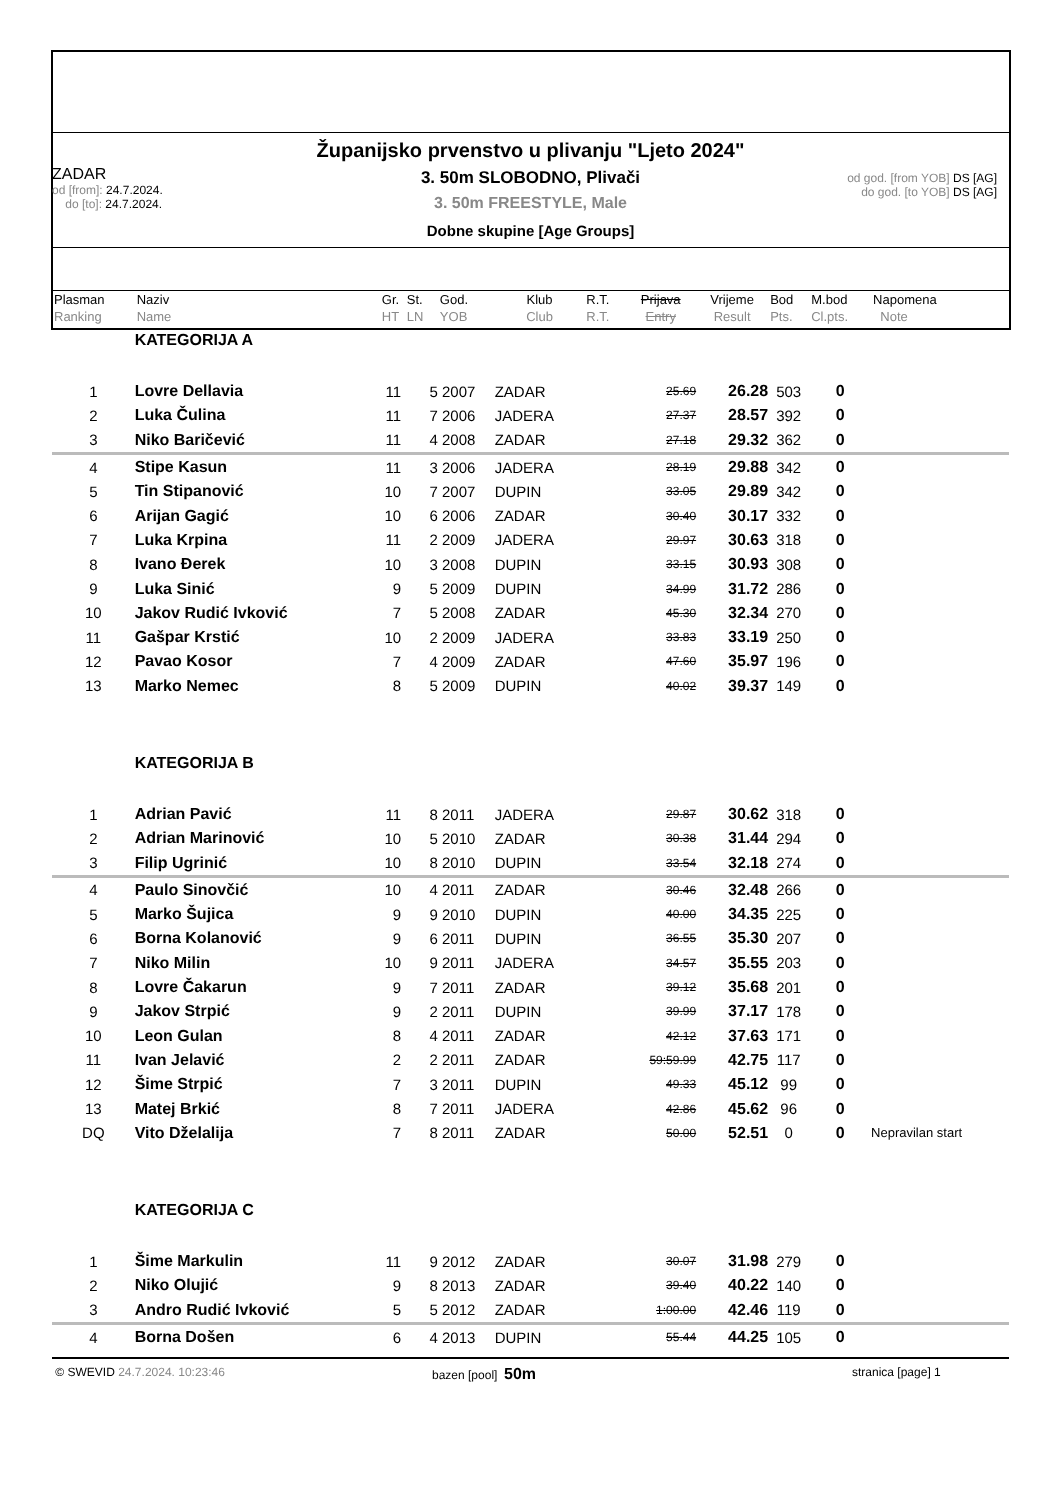Županijsko prvenstvo u plivanju "Ljeto 2024"
3. 50m SLOBODNO, Plivači
3. 50m FREESTYLE, Male
Dobne skupine [Age Groups]
ZADAR
od [from]: 24.7.2024.
do [to]: 24.7.2024.
od god. [from YOB] DS [AG]
do god. [to YOB] DS [AG]
| Plasman Ranking | Naziv Name | Gr. HT | St. LN | God. YOB | Klub Club | R.T. R.T. | Prijava Entry | Vrijeme Result | Bod Pts. | M.bod Cl.pts. | Napomena Note |
| | KATEGORIJA A | | | | | | | | | | |
| 1 | Lovre Dellavia | 11 | 5 | 2007 | ZADAR | | 25.69 | 26.28 | 503 | 0 | |
| 2 | Luka Čulina | 11 | 7 | 2006 | JADERA | | 27.37 | 28.57 | 392 | 0 | |
| 3 | Niko Baričević | 11 | 4 | 2008 | ZADAR | | 27.18 | 29.32 | 362 | 0 | |
| 4 | Stipe Kasun | 11 | 3 | 2006 | JADERA | | 28.19 | 29.88 | 342 | 0 | |
| 5 | Tin Stipanović | 10 | 7 | 2007 | DUPIN | | 33.05 | 29.89 | 342 | 0 | |
| 6 | Arijan Gagić | 10 | 6 | 2006 | ZADAR | | 30.40 | 30.17 | 332 | 0 | |
| 7 | Luka Krpina | 11 | 2 | 2009 | JADERA | | 29.97 | 30.63 | 318 | 0 | |
| 8 | Ivano Đerek | 10 | 3 | 2008 | DUPIN | | 33.15 | 30.93 | 308 | 0 | |
| 9 | Luka Sinić | 9 | 5 | 2009 | DUPIN | | 34.99 | 31.72 | 286 | 0 | |
| 10 | Jakov Rudić Ivković | 7 | 5 | 2008 | ZADAR | | 45.30 | 32.34 | 270 | 0 | |
| 11 | Gašpar Krstić | 10 | 2 | 2009 | JADERA | | 33.83 | 33.19 | 250 | 0 | |
| 12 | Pavao Kosor | 7 | 4 | 2009 | ZADAR | | 47.60 | 35.97 | 196 | 0 | |
| 13 | Marko Nemec | 8 | 5 | 2009 | DUPIN | | 40.02 | 39.37 | 149 | 0 | |
| | KATEGORIJA B | | | | | | | | | | |
| 1 | Adrian Pavić | 11 | 8 | 2011 | JADERA | | 29.87 | 30.62 | 318 | 0 | |
| 2 | Adrian Marinović | 10 | 5 | 2010 | ZADAR | | 30.38 | 31.44 | 294 | 0 | |
| 3 | Filip Ugrinić | 10 | 8 | 2010 | DUPIN | | 33.54 | 32.18 | 274 | 0 | |
| 4 | Paulo Sinovčić | 10 | 4 | 2011 | ZADAR | | 30.46 | 32.48 | 266 | 0 | |
| 5 | Marko Šujica | 9 | 9 | 2010 | DUPIN | | 40.00 | 34.35 | 225 | 0 | |
| 6 | Borna Kolanović | 9 | 6 | 2011 | DUPIN | | 36.55 | 35.30 | 207 | 0 | |
| 7 | Niko Milin | 10 | 9 | 2011 | JADERA | | 34.57 | 35.55 | 203 | 0 | |
| 8 | Lovre Čakarun | 9 | 7 | 2011 | ZADAR | | 39.12 | 35.68 | 201 | 0 | |
| 9 | Jakov Strpić | 9 | 2 | 2011 | DUPIN | | 39.99 | 37.17 | 178 | 0 | |
| 10 | Leon Gulan | 8 | 4 | 2011 | ZADAR | | 42.12 | 37.63 | 171 | 0 | |
| 11 | Ivan Jelavić | 2 | 2 | 2011 | ZADAR | | 59:59.99 | 42.75 | 117 | 0 | |
| 12 | Šime Strpić | 7 | 3 | 2011 | DUPIN | | 49.33 | 45.12 | 99 | 0 | |
| 13 | Matej Brkić | 8 | 7 | 2011 | JADERA | | 42.86 | 45.62 | 96 | 0 | |
| DQ | Vito Dželalija | 7 | 8 | 2011 | ZADAR | | 50.00 | 52.51 | 0 | 0 | Nepravilan start |
| | KATEGORIJA C | | | | | | | | | | |
| 1 | Šime Markulin | 11 | 9 | 2012 | ZADAR | | 30.07 | 31.98 | 279 | 0 | |
| 2 | Niko Olujić | 9 | 8 | 2013 | ZADAR | | 39.40 | 40.22 | 140 | 0 | |
| 3 | Andro Rudić Ivković | 5 | 5 | 2012 | ZADAR | | 1:00.00 | 42.46 | 119 | 0 | |
| 4 | Borna Došen | 6 | 4 | 2013 | DUPIN | | 55.44 | 44.25 | 105 | 0 | |
© SWEVID 24.7.2024. 10:23:46 bazen [pool] 50m
stranica [page] 1